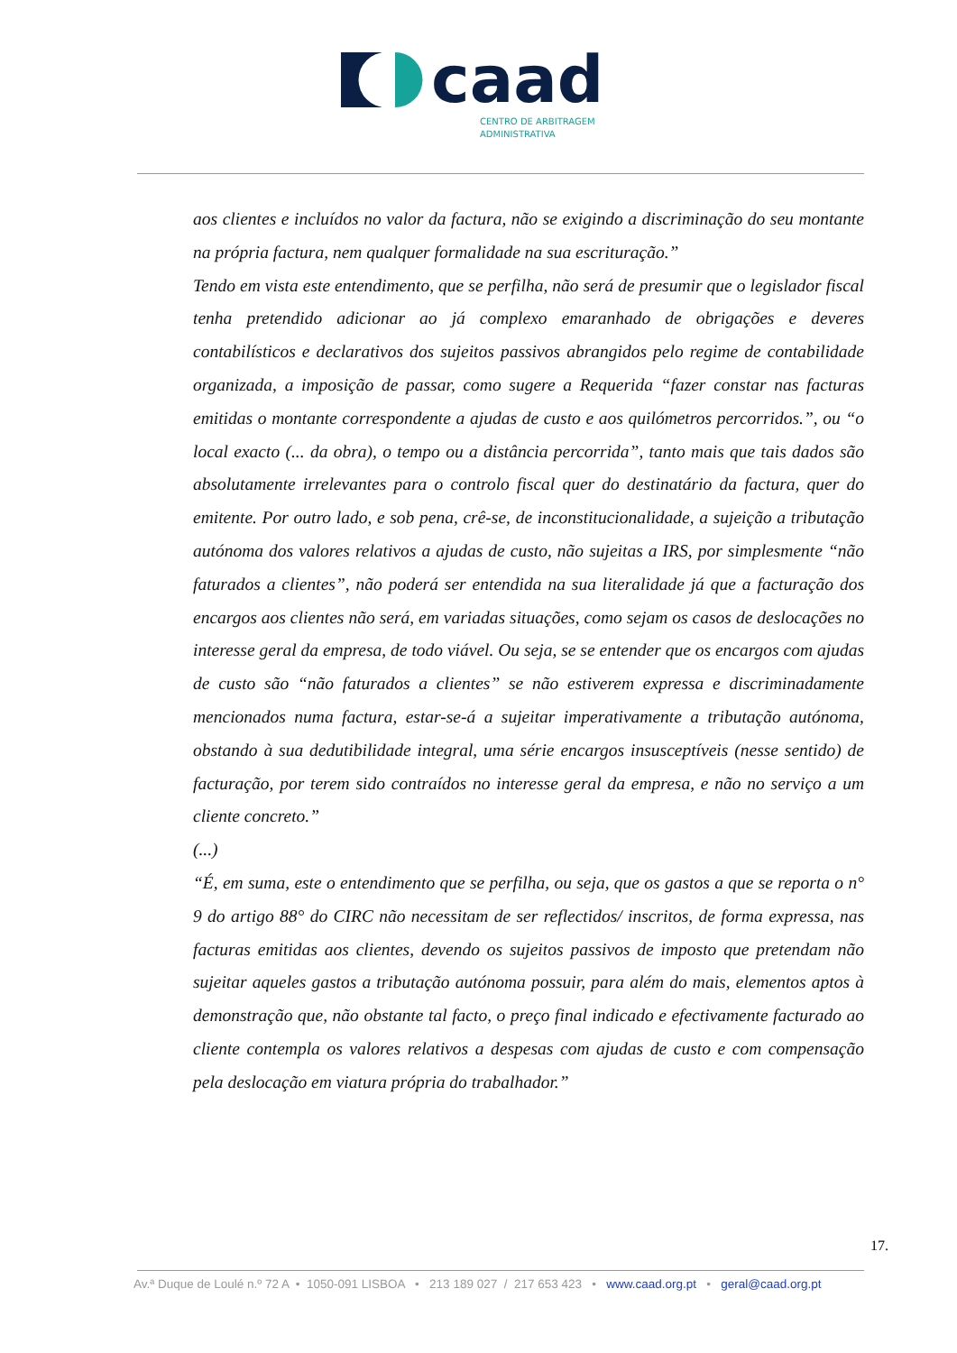caad
CENTRO DE ARBITRAGEM
ADMINISTRATIVA
aos clientes e incluídos no valor da factura, não se exigindo a discriminação do seu montante na própria factura, nem qualquer formalidade na sua escrituração.”
Tendo em vista este entendimento, que se perfilha, não será de presumir que o legislador fiscal tenha pretendido adicionar ao já complexo emaranhado de obrigações e deveres contabilísticos e declarativos dos sujeitos passivos abrangidos pelo regime de contabilidade organizada, a imposição de passar, como sugere a Requerida “fazer constar nas facturas emitidas o montante correspondente a ajudas de custo e aos quilómetros percorridos.”, ou “o local exacto (... da obra), o tempo ou a distância percorrida”, tanto mais que tais dados são absolutamente irrelevantes para o controlo fiscal quer do destinatário da factura, quer do emitente. Por outro lado, e sob pena, crê-se, de inconstitucionalidade, a sujeição a tributação autónoma dos valores relativos a ajudas de custo, não sujeitas a IRS, por simplesmente “não faturados a clientes”, não poderá ser entendida na sua literalidade já que a facturação dos encargos aos clientes não será, em variadas situações, como sejam os casos de deslocações no interesse geral da empresa, de todo viável. Ou seja, se se entender que os encargos com ajudas de custo são “não faturados a clientes” se não estiverem expressa e discriminadamente mencionados numa factura, estar-se-á a sujeitar imperativamente a tributação autónoma, obstando à sua dedutibilidade integral, uma série encargos insusceptíveis (nesse sentido) de facturação, por terem sido contraídos no interesse geral da empresa, e não no serviço a um cliente concreto.”
(...)
“É, em suma, este o entendimento que se perfilha, ou seja, que os gastos a que se reporta o n° 9 do artigo 88° do CIRC não necessitam de ser reflectidos/ inscritos, de forma expressa, nas facturas emitidas aos clientes, devendo os sujeitos passivos de imposto que pretendam não sujeitar aqueles gastos a tributação autónoma possuir, para além do mais, elementos aptos à demonstração que, não obstante tal facto, o preço final indicado e efectivamente facturado ao cliente contempla os valores relativos a despesas com ajudas de custo e com compensação pela deslocação em viatura própria do trabalhador.”
17.
Av.ª Duque de Loulé n.º 72 A • 1050-091 LISBOA • 213 189 027 / 217 653 423 • www.caad.org.pt • geral@caad.org.pt